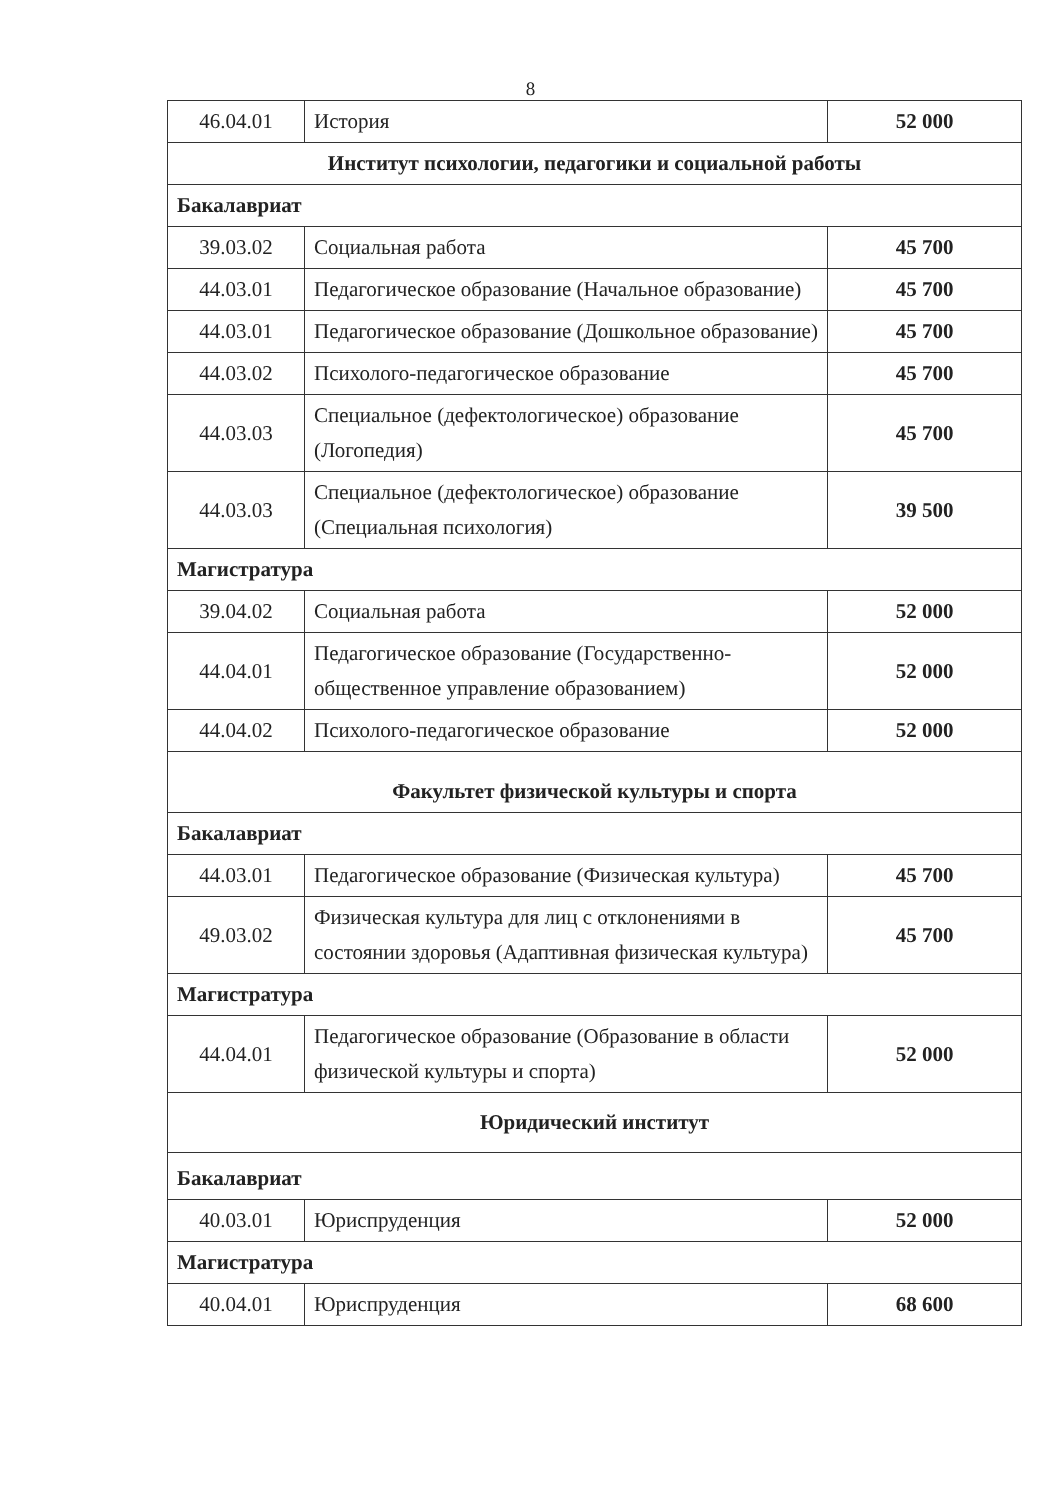8
| 46.04.01 | История | 52 000 |
| Институт психологии, педагогики и социальной работы | | |
| Бакалавриат | | |
| 39.03.02 | Социальная работа | 45 700 |
| 44.03.01 | Педагогическое образование (Начальное образование) | 45 700 |
| 44.03.01 | Педагогическое образование (Дошкольное образование) | 45 700 |
| 44.03.02 | Психолого-педагогическое образование | 45 700 |
| 44.03.03 | Специальное (дефектологическое) образование (Логопедия) | 45 700 |
| 44.03.03 | Специальное (дефектологическое) образование (Специальная психология) | 39 500 |
| Магистратура | | |
| 39.04.02 | Социальная работа | 52 000 |
| 44.04.01 | Педагогическое образование (Государственно-общественное управление образованием) | 52 000 |
| 44.04.02 | Психолого-педагогическое образование | 52 000 |
| Факультет физической культуры и спорта | | |
| Бакалавриат | | |
| 44.03.01 | Педагогическое образование (Физическая культура) | 45 700 |
| 49.03.02 | Физическая культура для лиц с отклонениями в состоянии здоровья (Адаптивная физическая культура) | 45 700 |
| Магистратура | | |
| 44.04.01 | Педагогическое образование (Образование в области физической культуры и спорта) | 52 000 |
| Юридический институт | | |
| Бакалавриат | | |
| 40.03.01 | Юриспруденция | 52 000 |
| Магистратура | | |
| 40.04.01 | Юриспруденция | 68 600 |